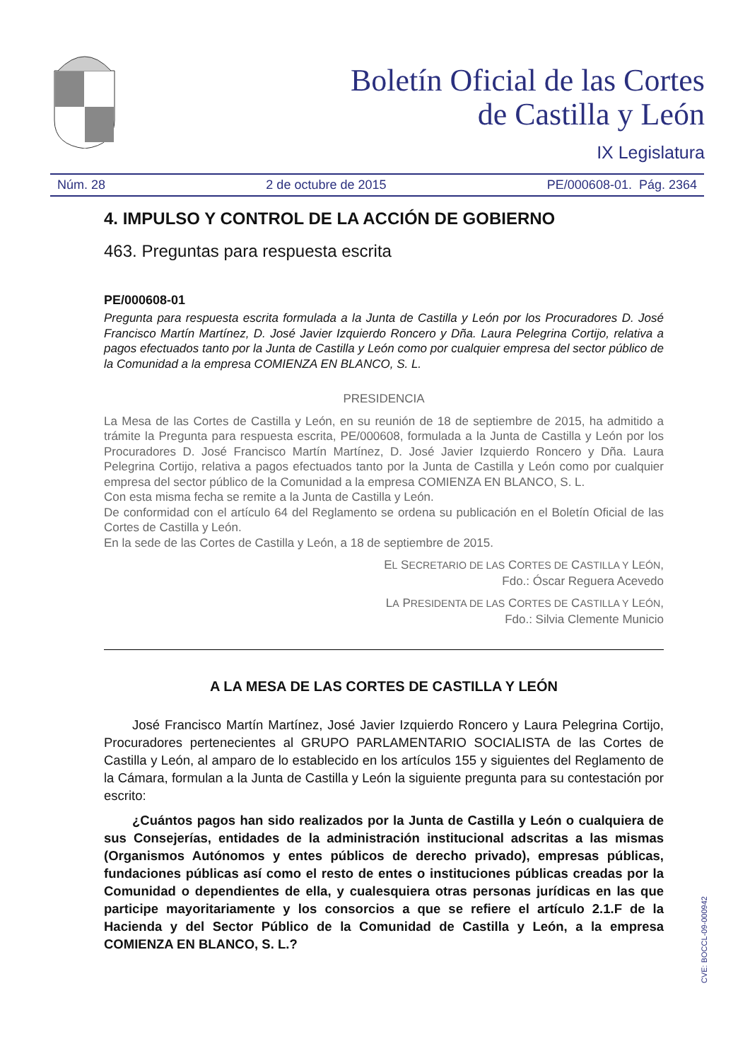Boletín Oficial de las Cortes
de Castilla y León
IX Legislatura
Núm. 28 2 de octubre de 2015 PE/000608-01. Pág. 2364
4. IMPULSO Y CONTROL DE LA ACCIÓN DE GOBIERNO
463. Preguntas para respuesta escrita
PE/000608-01
Pregunta para respuesta escrita formulada a la Junta de Castilla y León por los Procuradores D. José Francisco Martín Martínez, D. José Javier Izquierdo Roncero y Dña. Laura Pelegrina Cortijo, relativa a pagos efectuados tanto por la Junta de Castilla y León como por cualquier empresa del sector público de la Comunidad a la empresa COMIENZA EN BLANCO, S. L.
PRESIDENCIA
La Mesa de las Cortes de Castilla y León, en su reunión de 18 de septiembre de 2015, ha admitido a trámite la Pregunta para respuesta escrita, PE/000608, formulada a la Junta de Castilla y León por los Procuradores D. José Francisco Martín Martínez, D. José Javier Izquierdo Roncero y Dña. Laura Pelegrina Cortijo, relativa a pagos efectuados tanto por la Junta de Castilla y León como por cualquier empresa del sector público de la Comunidad a la empresa COMIENZA EN BLANCO, S. L.
Con esta misma fecha se remite a la Junta de Castilla y León.
De conformidad con el artículo 64 del Reglamento se ordena su publicación en el Boletín Oficial de las Cortes de Castilla y León.
En la sede de las Cortes de Castilla y León, a 18 de septiembre de 2015.
EL SECRETARIO DE LAS CORTES DE CASTILLA Y LEÓN,
Fdo.: Óscar Reguera Acevedo
LA PRESIDENTA DE LAS CORTES DE CASTILLA Y LEÓN,
Fdo.: Silvia Clemente Municio
A LA MESA DE LAS CORTES DE CASTILLA Y LEÓN
José Francisco Martín Martínez, José Javier Izquierdo Roncero y Laura Pelegrina Cortijo, Procuradores pertenecientes al GRUPO PARLAMENTARIO SOCIALISTA de las Cortes de Castilla y León, al amparo de lo establecido en los artículos 155 y siguientes del Reglamento de la Cámara, formulan a la Junta de Castilla y León la siguiente pregunta para su contestación por escrito:
¿Cuántos pagos han sido realizados por la Junta de Castilla y León o cualquiera de sus Consejerías, entidades de la administración institucional adscritas a las mismas (Organismos Autónomos y entes públicos de derecho privado), empresas públicas, fundaciones públicas así como el resto de entes o instituciones públicas creadas por la Comunidad o dependientes de ella, y cualesquiera otras personas jurídicas en las que participe mayoritariamente y los consorcios a que se refiere el artículo 2.1.F de la Hacienda y del Sector Público de la Comunidad de Castilla y León, a la empresa COMIENZA EN BLANCO, S. L.?
CVE: BOCCL-09-000942